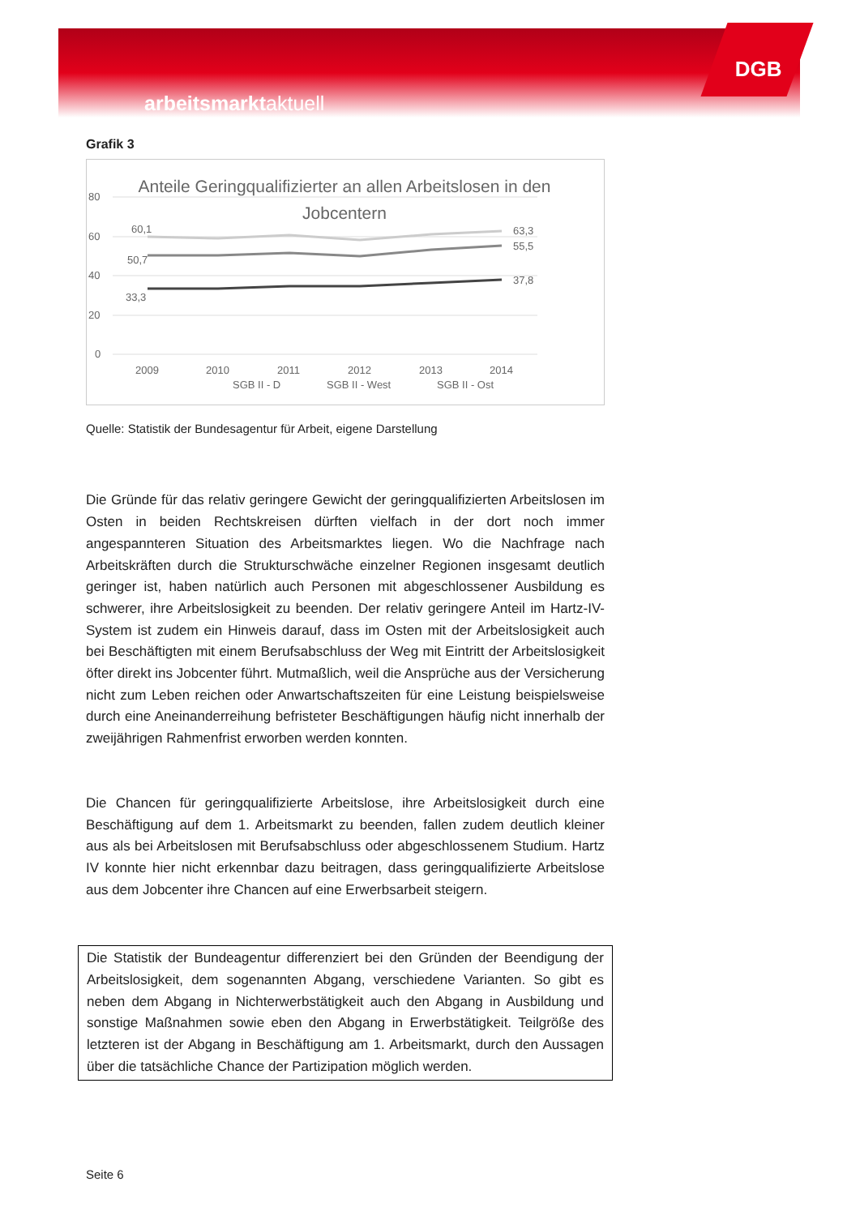arbeitsmarktaktuell DGB
Grafik 3
Anteile Geringqualifizierter an allen Arbeitslosen in den
Jobcentern
80
60
40
20
0
60,1
50,7
33,3
63,3
55,5
37,8
2009
2010
2011
2012
2013
2014
SGB II - D
SGB II - West
SGB II - Ost
Quelle: Statistik der Bundesagentur für Arbeit, eigene Darstellung
Die Gründe für das relativ geringere Gewicht der geringqualifizierten Arbeitslosen im Osten in beiden Rechtskreisen dürften vielfach in der dort noch immer angespannteren Situation des Arbeitsmarktes liegen. Wo die Nachfrage nach Arbeitskräften durch die Strukturschwäche einzelner Regionen insgesamt deutlich geringer ist, haben natürlich auch Personen mit abgeschlossener Ausbildung es schwerer, ihre Arbeitslosigkeit zu beenden. Der relativ geringere Anteil im Hartz-IV-System ist zudem ein Hinweis darauf, dass im Osten mit der Arbeitslosigkeit auch bei Beschäftigten mit einem Berufsabschluss der Weg mit Eintritt der Arbeitslosigkeit öfter direkt ins Jobcenter führt. Mutmaßlich, weil die Ansprüche aus der Versicherung nicht zum Leben reichen oder Anwartschaftszeiten für eine Leistung beispielsweise durch eine Aneinanderreihung befristeter Beschäftigungen häufig nicht innerhalb der zweijährigen Rahmenfrist erworben werden konnten.
Die Chancen für geringqualifizierte Arbeitslose, ihre Arbeitslosigkeit durch eine Beschäftigung auf dem 1. Arbeitsmarkt zu beenden, fallen zudem deutlich kleiner aus als bei Arbeitslosen mit Berufsabschluss oder abgeschlossenem Studium. Hartz IV konnte hier nicht erkennbar dazu beitragen, dass geringqualifizierte Arbeitslose aus dem Jobcenter ihre Chancen auf eine Erwerbsarbeit steigern.
Die Statistik der Bundeagentur differenziert bei den Gründen der Beendigung der Arbeitslosigkeit, dem sogenannten Abgang, verschiedene Varianten. So gibt es neben dem Abgang in Nichterwerbstätigkeit auch den Abgang in Ausbildung und sonstige Maßnahmen sowie eben den Abgang in Erwerbstätigkeit. Teilgröße des letzteren ist der Abgang in Beschäftigung am 1. Arbeitsmarkt, durch den Aussagen über die tatsächliche Chance der Partizipation möglich werden.
Seite 6